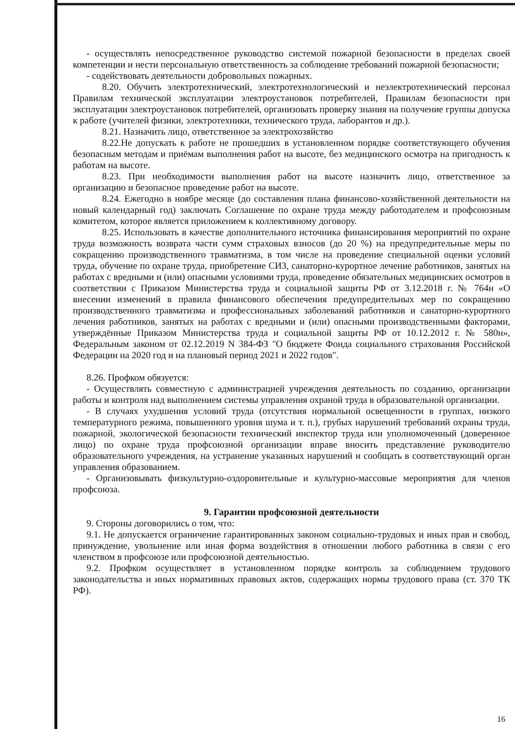- осуществлять непосредственное руководство системой пожарной безопасности в пределах своей компетенции и нести персональную ответственность за соблюдение требований пожарной безопасности;
- содействовать деятельности добровольных пожарных.
8.20. Обучить электротехнический, электротехнологический и неэлектротехнический персонал Правилам технической эксплуатации электроустановок потребителей, Правилам безопасности при эксплуатации электроустановок потребителей, организовать проверку знания на получение группы допуска к работе (учителей физики, электротехники, технического труда, лаборантов и др.).
8.21. Назначить лицо, ответственное за электрохозяйство
8.22.Не допускать к работе не прошедших в установленном порядке соответствующего обучения безопасным методам и приёмам выполнения работ на высоте, без медицинского осмотра на пригодность к работам на высоте.
8.23. При необходимости выполнения работ на высоте назначить лицо, ответственное за организацию и безопасное проведение работ на высоте.
8.24. Ежегодно в ноябре месяце (до составления плана финансово-хозяйственной деятельности на новый календарный год) заключать Соглашение по охране труда между работодателем и профсоюзным комитетом, которое является приложением к коллективному договору.
8.25. Использовать в качестве дополнительного источника финансирования мероприятий по охране труда возможность возврата части сумм страховых взносов (до 20 %) на предупредительные меры по сокращению производственного травматизма, в том числе на проведение специальной оценки условий труда, обучение по охране труда, приобретение СИЗ, санаторно-курортное лечение работников, занятых на работах с вредными и (или) опасными условиями труда, проведение обязательных медицинских осмотров в соответствии с Приказом Министерства труда и социальной защиты РФ от 3.12.2018 г. № 764н «О внесении изменений в правила финансового обеспечения предупредительных мер по сокращению производственного травматизма и профессиональных заболеваний работников и санаторно-курортного лечения работников, занятых на работах с вредными и (или) опасными производственными факторами, утверждённые Приказом Министерства труда и социальной защиты РФ от 10.12.2012 г. № 580н», Федеральным законом от 02.12.2019 N 384-ФЗ "О бюджете Фонда социального страхования Российской Федерации на 2020 год и на плановый период 2021 и 2022 годов".
8.26. Профком обязуется:
- Осуществлять совместную с администрацией учреждения деятельность по созданию, организации работы и контроля над выполнением системы управления охраной труда в образовательной организации.
- В случаях ухудшения условий труда (отсутствия нормальной освещенности в группах, низкого температурного режима, повышенного уровня шума и т. п.), грубых нарушений требований охраны труда, пожарной, экологической безопасности технический инспектор труда или уполномоченный (доверенное лицо) по охране труда профсоюзной организации вправе вносить представление руководителю образовательного учреждения, на устранение указанных нарушений и сообщать в соответствующий орган управления образованием.
- Организовывать физкультурно-оздоровительные и культурно-массовые мероприятия для членов профсоюза.
9. Гарантии профсоюзной деятельности
9. Стороны договорились о том, что:
9.1. Не допускается ограничение гарантированных законом социально-трудовых и иных прав и свобод, принуждение, увольнение или иная форма воздействия в отношении любого работника в связи с его членством в профсоюзе или профсоюзной деятельностью.
9.2. Профком осуществляет в установленном порядке контроль за соблюдением трудового законодательства и иных нормативных правовых актов, содержащих нормы трудового права (ст. 370 ТК РФ).
16